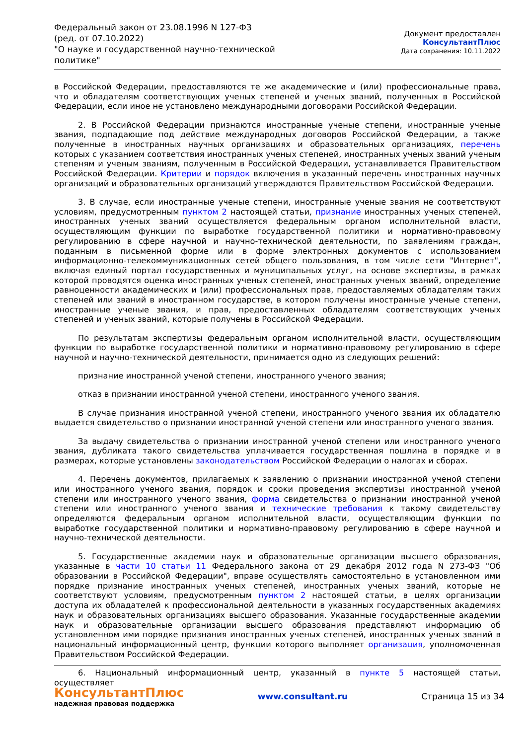Федеральный закон от 23.08.1996 N 127-ФЗ
(ред. от 07.10.2022)
"О науке и государственной научно-технической политике"
Документ предоставлен КонсультантПлюс
Дата сохранения: 10.11.2022
в Российской Федерации, предоставляются те же академические и (или) профессиональные права, что и обладателям соответствующих ученых степеней и ученых званий, полученных в Российской Федерации, если иное не установлено международными договорами Российской Федерации.
2. В Российской Федерации признаются иностранные ученые степени, иностранные ученые звания, подпадающие под действие международных договоров Российской Федерации, а также полученные в иностранных научных организациях и образовательных организациях, перечень которых с указанием соответствия иностранных ученых степеней, иностранных ученых званий ученым степеням и ученым званиям, полученным в Российской Федерации, устанавливается Правительством Российской Федерации. Критерии и порядок включения в указанный перечень иностранных научных организаций и образовательных организаций утверждаются Правительством Российской Федерации.
3. В случае, если иностранные ученые степени, иностранные ученые звания не соответствуют условиям, предусмотренным пунктом 2 настоящей статьи, признание иностранных ученых степеней, иностранных ученых званий осуществляется федеральным органом исполнительной власти, осуществляющим функции по выработке государственной политики и нормативно-правовому регулированию в сфере научной и научно-технической деятельности, по заявлениям граждан, поданным в письменной форме или в форме электронных документов с использованием информационно-телекоммуникационных сетей общего пользования, в том числе сети "Интернет", включая единый портал государственных и муниципальных услуг, на основе экспертизы, в рамках которой проводятся оценка иностранных ученых степеней, иностранных ученых званий, определение равноценности академических и (или) профессиональных прав, предоставляемых обладателям таких степеней или званий в иностранном государстве, в котором получены иностранные ученые степени, иностранные ученые звания, и прав, предоставленных обладателям соответствующих ученых степеней и ученых званий, которые получены в Российской Федерации.
По результатам экспертизы федеральным органом исполнительной власти, осуществляющим функции по выработке государственной политики и нормативно-правовому регулированию в сфере научной и научно-технической деятельности, принимается одно из следующих решений:
признание иностранной ученой степени, иностранного ученого звания;
отказ в признании иностранной ученой степени, иностранного ученого звания.
В случае признания иностранной ученой степени, иностранного ученого звания их обладателю выдается свидетельство о признании иностранной ученой степени или иностранного ученого звания.
За выдачу свидетельства о признании иностранной ученой степени или иностранного ученого звания, дубликата такого свидетельства уплачивается государственная пошлина в порядке и в размерах, которые установлены законодательством Российской Федерации о налогах и сборах.
4. Перечень документов, прилагаемых к заявлению о признании иностранной ученой степени или иностранного ученого звания, порядок и сроки проведения экспертизы иностранной ученой степени или иностранного ученого звания, форма свидетельства о признании иностранной ученой степени или иностранного ученого звания и технические требования к такому свидетельству определяются федеральным органом исполнительной власти, осуществляющим функции по выработке государственной политики и нормативно-правовому регулированию в сфере научной и научно-технической деятельности.
5. Государственные академии наук и образовательные организации высшего образования, указанные в части 10 статьи 11 Федерального закона от 29 декабря 2012 года N 273-ФЗ "Об образовании в Российской Федерации", вправе осуществлять самостоятельно в установленном ими порядке признание иностранных ученых степеней, иностранных ученых званий, которые не соответствуют условиям, предусмотренным пунктом 2 настоящей статьи, в целях организации доступа их обладателей к профессиональной деятельности в указанных государственных академиях наук и образовательных организациях высшего образования. Указанные государственные академии наук и образовательные организации высшего образования представляют информацию об установленном ими порядке признания иностранных ученых степеней, иностранных ученых званий в национальный информационный центр, функции которого выполняет организация, уполномоченная Правительством Российской Федерации.
6. Национальный информационный центр, указанный в пункте 5 настоящей статьи, осуществляет
КонсультантПлюс
надежная правовая поддержка
www.consultant.ru Страница 15 из 34